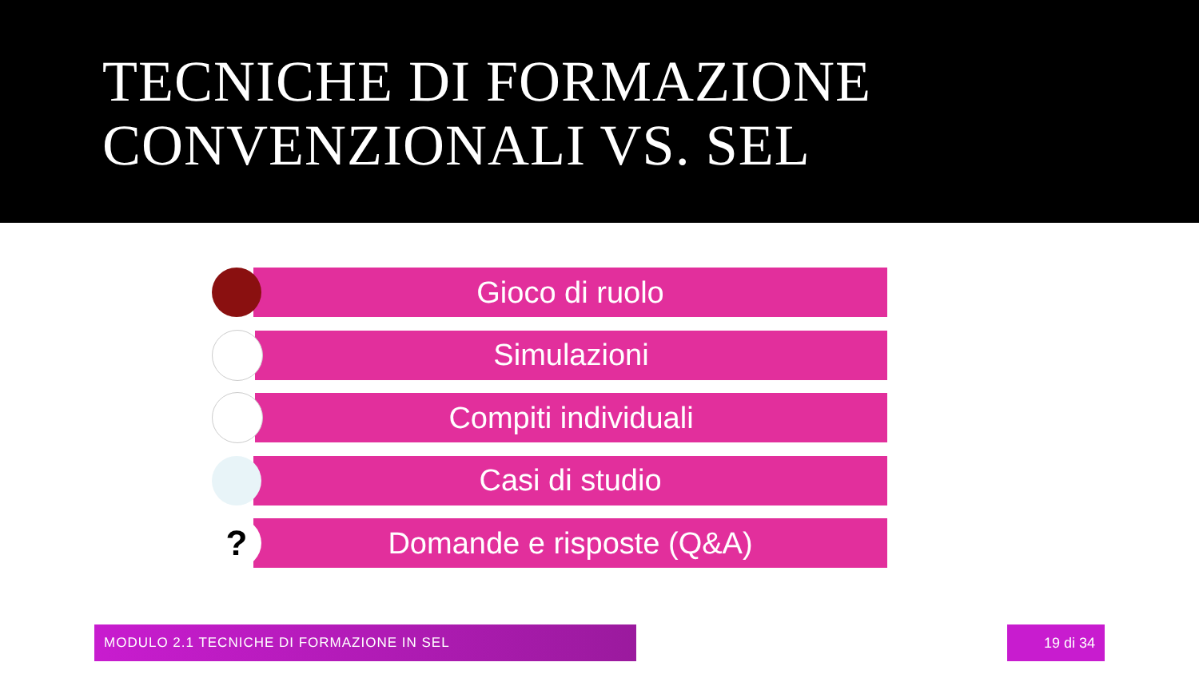TECNICHE DI FORMAZIONE
CONVENZIONALI VS. SEL
Gioco di ruolo
Simulazioni
Compiti individuali
Casi di studio
?
Domande e risposte (Q&A)
MODULO 2.1 TECNICHE DI FORMAZIONE IN SEL 19 di 34